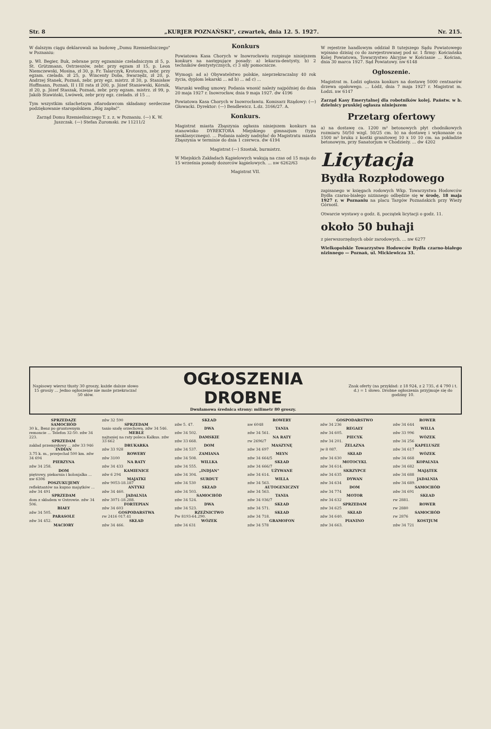Str. 8 „KURJER POZNAŃSKI", czwartek, dnia 12. 5. 1927. Nr. 215.
W dalszym ciągu deklarowali na budowę „Domu Rzemieślniczego" w Poznaniu:
p. Wł. Begier, Buk, zebrane przy egzaminie czeladniczym zł 5, p. St. Grützmann, Ostrzeszów, zebr. przy egzam zł 15, p. Leon Niemczewski, Mosina, zł 30, p. Fr. Talarczyk, Krotoszyn, zebr. przy egzam. czeladn. zł 25, p. Wincenty Doba, Swarzędz, zł 20, p. Andrzej Stanek, Poznań, zebr. przy egz. mistrz. zł 30, p. Stanisław Hoffmann, Poznań, II i III rata zł 200, p. Józef Staniewski, Kórnik, zł 20, p. Józef Staszak, Poznań, zebr. przy egzam. mistrz. zł 99, p. Jakób Stawiński, Lwówek, zebr przy egz. czeladn. zł 15 ...
Tym wszystkim szlachetnym ofiarodawcom składamy serdeczne podziękowanie staropolskiem „Bóg zapłać".
Zarząd Domu Rzemieślniczego T. z. z. w Poznaniu. (—) K. W. Juszczak. (—) Stefan Żuromski. zw 11211/2
Konkurs
Powiatowa Kasa Chorych w Inowrocławiu rozpisuje niniejszem konkurs na następujące posady: a) lekarza-dentysty, b) 2 techników dentystycznych, c) 3 siły pomocnicze.
Wymogi: ad a) Obywatelstwo polskie, nieprzekraczalny 40 rok życia, dyplom lekarski ... ad b) ... ad c) ...
Warunki według umowy. Podania wnosić należy najpóźniej do dnia 20 maja 1927 r. Inowrocław, dnia 9 maja 1927. dw 4196
Powiatowa Kasa Chorych w Inowrocławiu. Komisarz Rządowy: (—) Głowacki. Dyrektor: (—) Bendlewicz. L.dz. 3166/27. A.
Konkurs.
Magistrat miasta Zbąszynia ogłasza niniejszem konkurs na stanowisko DYREKTORA Miejskiego gimnazjum (typu neoklasycznego). ... Podania należy nadsyłać do Magistratu miasta Zbąszynia w terminie do dnia 1 czerwca. dw 4194
Magistrat (—) Szostak, burmistrz.
W Miejskich Zakładach Kąpielowych wakują na czas od 15 maja do 15 września posady dozorców kąpielowych. ... nw 6262/63
Magistrat VII.
W rejestrze handlowym oddział B tutejszego Sądu Powiatowego wpisano dzisiaj co do zarejestrowanej pod nr. 1 firmy: Kościańska Kolej Powiatowa, Towarzystwo Akcyjne w Kościanie ... Kościan, dnia 30 marca 1927. Sąd Powiatowy. nw 6148
Ogłoszenie.
Magistrat m. Łodzi ogłasza konkurs na dostawę 5000 centnarów drzewa opałowego. ... Łódź, dnia 7 maja 1927 r. Magistrat m. Łodzi. nw 6147
Zarząd Kasy Emerytalnej dla robotników kolej. Państw. w b. dzielnicy pruskiej ogłasza niniejszem
Przetarg ofertowy
a) na dostawę ca. 1200 m² betonowych płyt chodnikowych rozmiaru 50/50 wzgl. 50/25 cm. b) na dostawę i wykonanie ca 1500 m² bruku z kostki granitowej 10 x 10 10 cm. na pokładzie betonowym, przy Sanatorjum w Chodzieży. ... dw 4202
Licytacja
Bydła Rozpłodowego
zapisanego w księgach rodowych Wkp. Towarzystwa Hodowców Bydła czarno-białego nizinnego odbędzie się w środę, 18 maja 1927 r. w Poznaniu na placu Targów Poznańskich przy Wieży Górnośl.
Otwarcie wystawy o godz. 8, początek licytacji o godz. 11.
około 50 buhaji
z pierwszorzędnych obór zarodowych. ... nw 6277
Wielkopolskie Towarzystwo Hodowców Bydła czarno-białego nizinnego — Poznań, ul. Mickiewicza 33.
Napisowy wiersz tłusty 30 groszy, każde dalsze słowo 15 groszy ... Jedno ogłoszenie nie może przekraczać 50 słów.
OGŁOSZENIA DROBNE
Dwułamowa średnica strony: milimetr 80 groszy.
Znak oferty (na przykład: z 18 924, z 2 735, d 4 790 i t. d.) = 1 słowo. Drobne ogłoszenia przyjmuje się do godziny 10.
SPRZEDAŻE
SAMOCHÓD
30 k., Benz po gruntownym remoncie ... Telefon 32-50. zdw 34 223.
SPRZEDAM
zakład przemysłowy ... zdw 33 946
INDIAN
3.75 k. m., przejechał 500 km. zdw 34 694
PIERZYNA
zdw 34 258.
DOM
piętrowy, piekarnia i kolonjalka ... nw 6306
POSZUKUJEMY
reflektantów na kupno majątków ... zdw 34 491
SPRZEDAM
dom z składem w Ostrowie. zdw 34 506.
BIAŁY
zdw 34 505.
PARASOLE
zdw 34 452.
MACIORY
zdw 32 590
SPRZEDAM
tanio szafę orzechową. zdw 34 546.
MEBLE
najtaniej na raty poleca Kałkus. zdw 33 662
DRUKARKA
zdw 33 928
ROWERY
zdw 3100
NA RATY
zdw 34 433
KAMIENICE
zdw 6 294
MAJATKI
zdw 9053-18.187
ANTYKI
zdw 34 460.
JADALNIA
zdw 3071-18.288.
FORTEPIAN
zdw 34 603
GOSPODARSTWA
rw 2416 017.41
SKŁAD
zdw 34 466.
SKŁAD
zdw 5. 47.
DWA
zdw 34 502.
DAMSKIE
zdw 33 668.
DOM
zdw 34 537.
ZAMIANA
zdw 34 508.
WILLKA
zdw 34 555.
„INDJAN"
zdw 34 304.
SURDUT
zdw 34 530
SKŁAD
zdw 34 503.
SAMOCHÓD
zdw 34 524.
DWA
zdw 34 523.
RZEŹNICTWO
Pw 8193-64.290.
WÓZEK
zdw 34 631
ROWERY
nw 6048
TANIA
zdw 34 561.
NA RATY
rw 2696/7
MASZYNĘ
zdw 34 697
MŁYN
zdw 34 664/5
SKŁAD
zdw 34 666/7
UŻYWANE
zdw 34 614.
WILLA
zdw 34 563.
AUTOGENICZNY
zdw 34 563.
TANIA
zdw 34 036/7
SKŁAD
zdw 34 571.
SKŁAD
zdw 34 718.
GRAMOFON
zdw 34 578
GOSPODARSTWO
zdw 34 236
REGAŁY
zdw 34 605.
PIECYK
zdw 34 201.
ŻELAZNA
jw 8 087.
SKŁAD
zdw 34 630
MOTOCYKL
zdw 34 614.
SKRZYPCE
zdw 34 635
DYWAN
zdw 34 634
DOM
zdw 34 774
MOTOR
zdw 34 632
SPRZEDAM
zdw 34 625
SKŁAD
zdw 34 640.
PIANINO
zdw 34 663.
ROWER
zdw 34 644
WILLA
zdw 33 996
WÓZEK
zdw 34 256
KAPELUSZE
zdw 34 617
WÓZEK
zdw 34 668
KOPALNIA
zdw 34 682
MAJĄTEK
zdw 34 688
JADALNIA
zdw 34 689.
SAMOCHÓD
zdw 34 691
SKŁAD
rw 2881.
ROWER
rw 2880
SAMOCHÓD
rw 2876
KOSTJUM
zdw 34 721